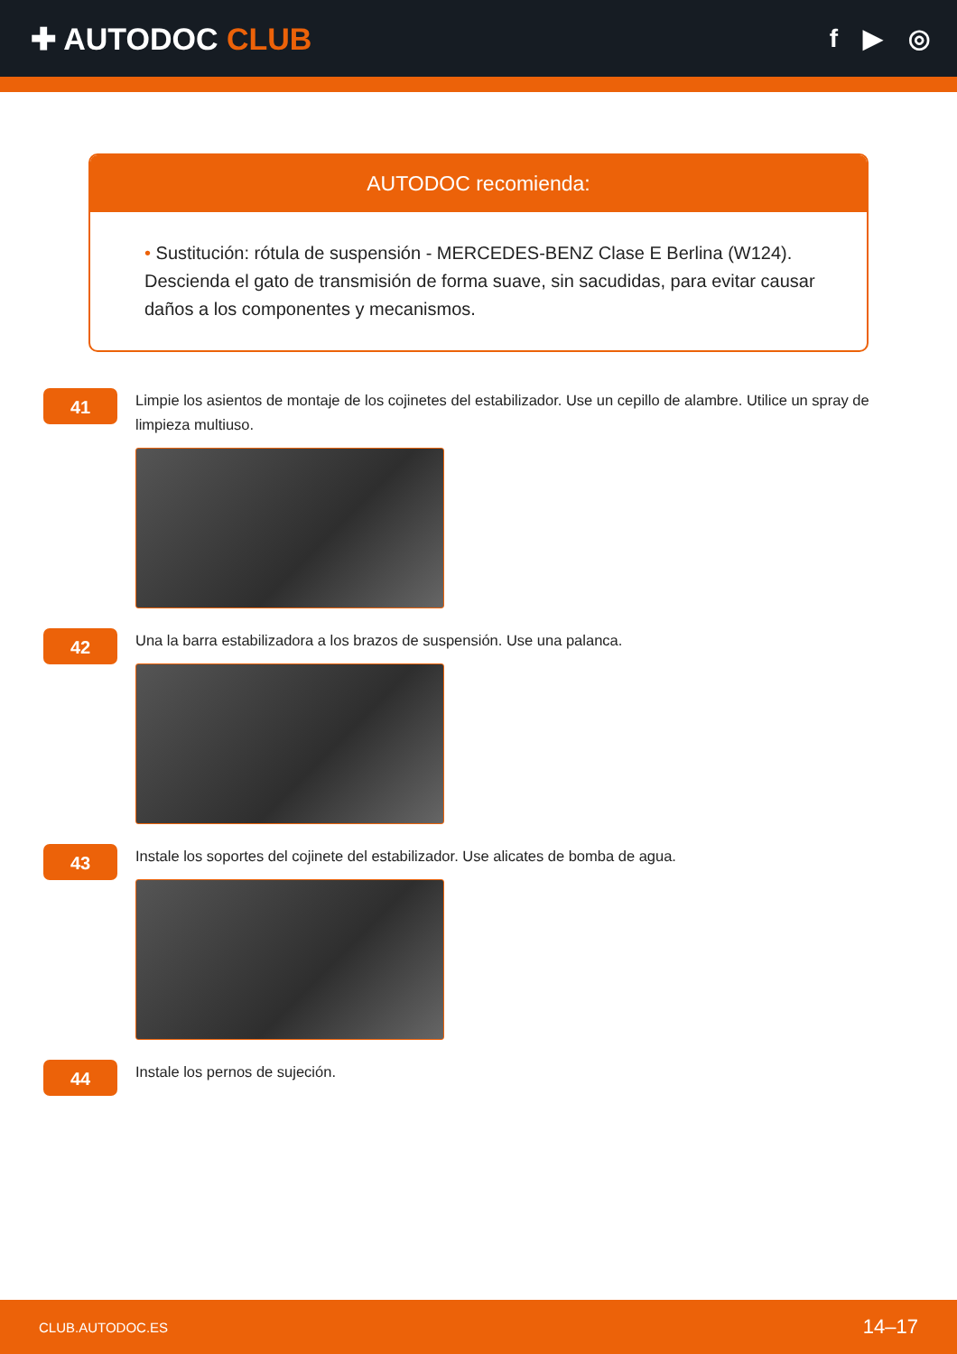✚ AUTODOC CLUB
f ▶ ◎
AUTODOC recomienda:
• Sustitución: rótula de suspensión - MERCEDES-BENZ Clase E Berlina (W124). Descienda el gato de transmisión de forma suave, sin sacudidas, para evitar causar daños a los componentes y mecanismos.
41
Limpie los asientos de montaje de los cojinetes del estabilizador. Use un cepillo de alambre. Utilice un spray de limpieza multiuso.
42
Una la barra estabilizadora a los brazos de suspensión. Use una palanca.
43
Instale los soportes del cojinete del estabilizador. Use alicates de bomba de agua.
44
Instale los pernos de sujeción.
CLUB.AUTODOC.ES 14–17